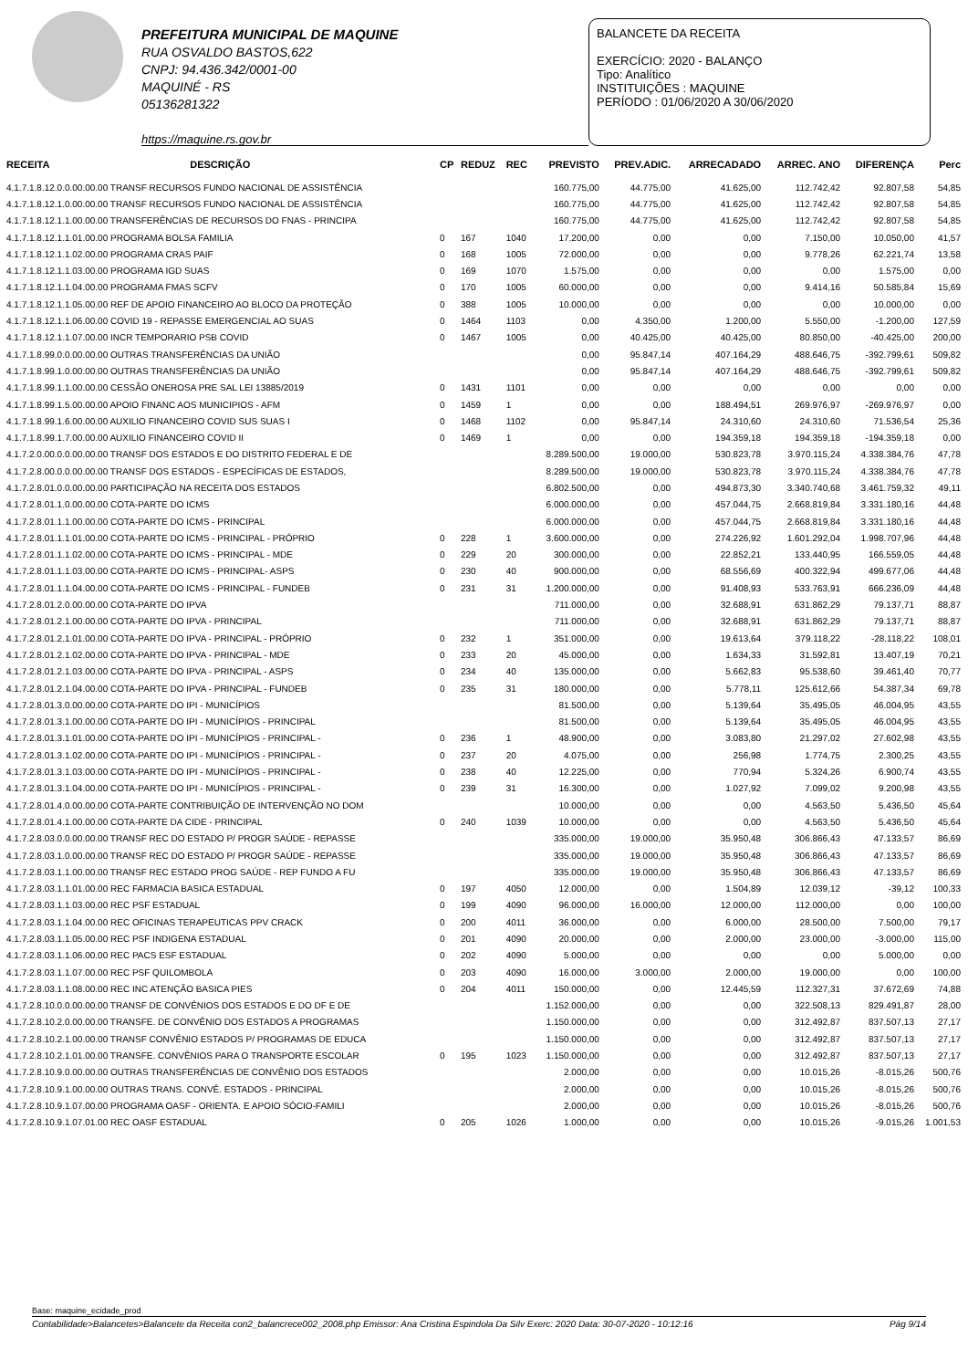PREFEITURA MUNICIPAL DE MAQUINE
RUA OSVALDO BASTOS,622
CNPJ: 94.436.342/0001-00
MAQUINÉ - RS
05136281322
https://maquine.rs.gov.br
BALANCETE DA RECEITA
EXERCÍCIO: 2020 - BALANÇO
Tipo: Analítico
INSTITUIÇÕES : MAQUINE
PERÍODO : 01/06/2020 A 30/06/2020
| RECEITA | DESCRIÇÃO | CP | REDUZ | REC | PREVISTO | PREV.ADIC. | ARRECADADO | ARREC. ANO | DIFERENÇA | Perc |
| --- | --- | --- | --- | --- | --- | --- | --- | --- | --- | --- |
| 4.1.7.1.8.12.0.0.00.00.00 TRANSF RECURSOS FUNDO NACIONAL DE ASSISTÊNCIA | | | | | 160.775,00 | 44.775,00 | 41.625,00 | 112.742,42 | 92.807,58 | 54,85 |
| 4.1.7.1.8.12.1.0.00.00.00 TRANSF RECURSOS FUNDO NACIONAL DE ASSISTÊNCIA | | | | | 160.775,00 | 44.775,00 | 41.625,00 | 112.742,42 | 92.807,58 | 54,85 |
| 4.1.7.1.8.12.1.1.00.00.00 TRANSFERÊNCIAS DE RECURSOS DO FNAS - PRINCIPA | | | | | 160.775,00 | 44.775,00 | 41.625,00 | 112.742,42 | 92.807,58 | 54,85 |
| 4.1.7.1.8.12.1.1.01.00.00 PROGRAMA BOLSA FAMILIA | | 0 | 167 | 1040 | 17.200,00 | 0,00 | 0,00 | 7.150,00 | 10.050,00 | 41,57 |
| 4.1.7.1.8.12.1.1.02.00.00 PROGRAMA CRAS PAIF | | 0 | 168 | 1005 | 72.000,00 | 0,00 | 0,00 | 9.778,26 | 62.221,74 | 13,58 |
| 4.1.7.1.8.12.1.1.03.00.00 PROGRAMA IGD SUAS | | 0 | 169 | 1070 | 1.575,00 | 0,00 | 0,00 | 0,00 | 1.575,00 | 0,00 |
| 4.1.7.1.8.12.1.1.04.00.00 PROGRAMA FMAS SCFV | | 0 | 170 | 1005 | 60.000,00 | 0,00 | 0,00 | 9.414,16 | 50.585,84 | 15,69 |
| 4.1.7.1.8.12.1.1.05.00.00 REF DE APOIO FINANCEIRO AO BLOCO DA PROTEÇÃO | | 0 | 388 | 1005 | 10.000,00 | 0,00 | 0,00 | 0,00 | 10.000,00 | 0,00 |
| 4.1.7.1.8.12.1.1.06.00.00 COVID 19 - REPASSE EMERGENCIAL AO SUAS | | 0 | 1464 | 1103 | 0,00 | 4.350,00 | 1.200,00 | 5.550,00 | -1.200,00 | 127,59 |
| 4.1.7.1.8.12.1.1.07.00.00 INCR TEMPORARIO PSB COVID | | 0 | 1467 | 1005 | 0,00 | 40.425,00 | 40.425,00 | 80.850,00 | -40.425,00 | 200,00 |
| 4.1.7.1.8.99.0.0.00.00.00 OUTRAS TRANSFERÊNCIAS DA UNIÃO | | | | | 0,00 | 95.847,14 | 407.164,29 | 488.646,75 | -392.799,61 | 509,82 |
| 4.1.7.1.8.99.1.0.00.00.00 OUTRAS TRANSFERÊNCIAS DA UNIÃO | | | | | 0,00 | 95.847,14 | 407.164,29 | 488.646,75 | -392.799,61 | 509,82 |
| 4.1.7.1.8.99.1.1.00.00.00 CESSÃO ONEROSA PRE SAL LEI 13885/2019 | | 0 | 1431 | 1101 | 0,00 | 0,00 | 0,00 | 0,00 | 0,00 | 0,00 |
| 4.1.7.1.8.99.1.5.00.00.00 APOIO FINANC AOS MUNICIPIOS - AFM | | 0 | 1459 | 1 | 0,00 | 0,00 | 188.494,51 | 269.976,97 | -269.976,97 | 0,00 |
| 4.1.7.1.8.99.1.6.00.00.00 AUXILIO FINANCEIRO COVID SUS SUAS I | | 0 | 1468 | 1102 | 0,00 | 95.847,14 | 24.310,60 | 24.310,60 | 71.536,54 | 25,36 |
| 4.1.7.1.8.99.1.7.00.00.00 AUXILIO FINANCEIRO COVID II | | 0 | 1469 | 1 | 0,00 | 0,00 | 194.359,18 | 194.359,18 | -194.359,18 | 0,00 |
| 4.1.7.2.0.00.0.0.00.00.00 TRANSF DOS ESTADOS E DO DISTRITO FEDERAL E DE | | | | | 8.289.500,00 | 19.000,00 | 530.823,78 | 3.970.115,24 | 4.338.384,76 | 47,78 |
| 4.1.7.2.8.00.0.0.00.00.00 TRANSF DOS ESTADOS - ESPECÍFICAS DE ESTADOS, | | | | | 8.289.500,00 | 19.000,00 | 530.823,78 | 3.970.115,24 | 4.338.384,76 | 47,78 |
| 4.1.7.2.8.01.0.0.00.00.00 PARTICIPAÇÃO NA RECEITA DOS ESTADOS | | | | | 6.802.500,00 | 0,00 | 494.873,30 | 3.340.740,68 | 3.461.759,32 | 49,11 |
| 4.1.7.2.8.01.1.0.00.00.00 COTA-PARTE DO ICMS | | | | | 6.000.000,00 | 0,00 | 457.044,75 | 2.668.819,84 | 3.331.180,16 | 44,48 |
| 4.1.7.2.8.01.1.1.00.00.00 COTA-PARTE DO ICMS - PRINCIPAL | | | | | 6.000.000,00 | 0,00 | 457.044,75 | 2.668.819,84 | 3.331.180,16 | 44,48 |
| 4.1.7.2.8.01.1.1.01.00.00 COTA-PARTE DO ICMS - PRINCIPAL - PRÓPRIO | | 0 | 228 | 1 | 3.600.000,00 | 0,00 | 274.226,92 | 1.601.292,04 | 1.998.707,96 | 44,48 |
| 4.1.7.2.8.01.1.1.02.00.00 COTA-PARTE DO ICMS - PRINCIPAL - MDE | | 0 | 229 | 20 | 300.000,00 | 0,00 | 22.852,21 | 133.440,95 | 166.559,05 | 44,48 |
| 4.1.7.2.8.01.1.1.03.00.00 COTA-PARTE DO ICMS - PRINCIPAL- ASPS | | 0 | 230 | 40 | 900.000,00 | 0,00 | 68.556,69 | 400.322,94 | 499.677,06 | 44,48 |
| 4.1.7.2.8.01.1.1.04.00.00 COTA-PARTE DO ICMS - PRINCIPAL - FUNDEB | | 0 | 231 | 31 | 1.200.000,00 | 0,00 | 91.408,93 | 533.763,91 | 666.236,09 | 44,48 |
| 4.1.7.2.8.01.2.0.00.00.00 COTA-PARTE DO IPVA | | | | | 711.000,00 | 0,00 | 32.688,91 | 631.862,29 | 79.137,71 | 88,87 |
| 4.1.7.2.8.01.2.1.00.00.00 COTA-PARTE DO IPVA - PRINCIPAL | | | | | 711.000,00 | 0,00 | 32.688,91 | 631.862,29 | 79.137,71 | 88,87 |
| 4.1.7.2.8.01.2.1.01.00.00 COTA-PARTE DO IPVA - PRINCIPAL - PRÓPRIO | | 0 | 232 | 1 | 351.000,00 | 0,00 | 19.613,64 | 379.118,22 | -28.118,22 | 108,01 |
| 4.1.7.2.8.01.2.1.02.00.00 COTA-PARTE DO IPVA - PRINCIPAL - MDE | | 0 | 233 | 20 | 45.000,00 | 0,00 | 1.634,33 | 31.592,81 | 13.407,19 | 70,21 |
| 4.1.7.2.8.01.2.1.03.00.00 COTA-PARTE DO IPVA - PRINCIPAL - ASPS | | 0 | 234 | 40 | 135.000,00 | 0,00 | 5.662,83 | 95.538,60 | 39.461,40 | 70,77 |
| 4.1.7.2.8.01.2.1.04.00.00 COTA-PARTE DO IPVA - PRINCIPAL - FUNDEB | | 0 | 235 | 31 | 180.000,00 | 0,00 | 5.778,11 | 125.612,66 | 54.387,34 | 69,78 |
| 4.1.7.2.8.01.3.0.00.00.00 COTA-PARTE DO IPI - MUNICÍPIOS | | | | | 81.500,00 | 0,00 | 5.139,64 | 35.495,05 | 46.004,95 | 43,55 |
| 4.1.7.2.8.01.3.1.00.00.00 COTA-PARTE DO IPI - MUNICÍPIOS - PRINCIPAL | | | | | 81.500,00 | 0,00 | 5.139,64 | 35.495,05 | 46.004,95 | 43,55 |
| 4.1.7.2.8.01.3.1.01.00.00 COTA-PARTE DO IPI - MUNICÍPIOS - PRINCIPAL - | | 0 | 236 | 1 | 48.900,00 | 0,00 | 3.083,80 | 21.297,02 | 27.602,98 | 43,55 |
| 4.1.7.2.8.01.3.1.02.00.00 COTA-PARTE DO IPI - MUNICÍPIOS - PRINCIPAL - | | 0 | 237 | 20 | 4.075,00 | 0,00 | 256,98 | 1.774,75 | 2.300,25 | 43,55 |
| 4.1.7.2.8.01.3.1.03.00.00 COTA-PARTE DO IPI - MUNICÍPIOS - PRINCIPAL - | | 0 | 238 | 40 | 12.225,00 | 0,00 | 770,94 | 5.324,26 | 6.900,74 | 43,55 |
| 4.1.7.2.8.01.3.1.04.00.00 COTA-PARTE DO IPI - MUNICÍPIOS - PRINCIPAL - | | 0 | 239 | 31 | 16.300,00 | 0,00 | 1.027,92 | 7.099,02 | 9.200,98 | 43,55 |
| 4.1.7.2.8.01.4.0.00.00.00 COTA-PARTE CONTRIBUIÇÃO DE INTERVENÇÃO NO DOM | | | | | 10.000,00 | 0,00 | 0,00 | 4.563,50 | 5.436,50 | 45,64 |
| 4.1.7.2.8.01.4.1.00.00.00 COTA-PARTE DA CIDE - PRINCIPAL | | 0 | 240 | 1039 | 10.000,00 | 0,00 | 0,00 | 4.563,50 | 5.436,50 | 45,64 |
| 4.1.7.2.8.03.0.0.00.00.00 TRANSF REC DO ESTADO P/ PROGR SAÚDE - REPASSE | | | | | 335.000,00 | 19.000,00 | 35.950,48 | 306.866,43 | 47.133,57 | 86,69 |
| 4.1.7.2.8.03.1.0.00.00.00 TRANSF REC DO ESTADO P/ PROGR SAÚDE - REPASSE | | | | | 335.000,00 | 19.000,00 | 35.950,48 | 306.866,43 | 47.133,57 | 86,69 |
| 4.1.7.2.8.03.1.1.00.00.00 TRANSF REC ESTADO PROG SAÚDE - REP FUNDO A FU | | | | | 335.000,00 | 19.000,00 | 35.950,48 | 306.866,43 | 47.133,57 | 86,69 |
| 4.1.7.2.8.03.1.1.01.00.00 REC FARMACIA BASICA ESTADUAL | | 0 | 197 | 4050 | 12.000,00 | 0,00 | 1.504,89 | 12.039,12 | -39,12 | 100,33 |
| 4.1.7.2.8.03.1.1.03.00.00 REC PSF ESTADUAL | | 0 | 199 | 4090 | 96.000,00 | 16.000,00 | 12.000,00 | 112.000,00 | 0,00 | 100,00 |
| 4.1.7.2.8.03.1.1.04.00.00 REC OFICINAS TERAPEUTICAS PPV CRACK | | 0 | 200 | 4011 | 36.000,00 | 0,00 | 6.000,00 | 28.500,00 | 7.500,00 | 79,17 |
| 4.1.7.2.8.03.1.1.05.00.00 REC PSF INDIGENA ESTADUAL | | 0 | 201 | 4090 | 20.000,00 | 0,00 | 2.000,00 | 23.000,00 | -3.000,00 | 115,00 |
| 4.1.7.2.8.03.1.1.06.00.00 REC PACS ESF ESTADUAL | | 0 | 202 | 4090 | 5.000,00 | 0,00 | 0,00 | 0,00 | 5.000,00 | 0,00 |
| 4.1.7.2.8.03.1.1.07.00.00 REC PSF QUILOMBOLA | | 0 | 203 | 4090 | 16.000,00 | 3.000,00 | 2.000,00 | 19.000,00 | 0,00 | 100,00 |
| 4.1.7.2.8.03.1.1.08.00.00 REC INC ATENÇÃO BASICA PIES | | 0 | 204 | 4011 | 150.000,00 | 0,00 | 12.445,59 | 112.327,31 | 37.672,69 | 74,88 |
| 4.1.7.2.8.10.0.0.00.00.00 TRANSF DE CONVÊNIOS DOS ESTADOS E DO DF E DE | | | | | 1.152.000,00 | 0,00 | 0,00 | 322.508,13 | 829.491,87 | 28,00 |
| 4.1.7.2.8.10.2.0.00.00.00 TRANSFE. DE CONVÊNIO DOS ESTADOS A PROGRAMAS | | | | | 1.150.000,00 | 0,00 | 0,00 | 312.492,87 | 837.507,13 | 27,17 |
| 4.1.7.2.8.10.2.1.00.00.00 TRANSF CONVÊNIO ESTADOS P/ PROGRAMAS DE EDUCA | | | | | 1.150.000,00 | 0,00 | 0,00 | 312.492,87 | 837.507,13 | 27,17 |
| 4.1.7.2.8.10.2.1.01.00.00 TRANSFE. CONVÊNIOS PARA O TRANSPORTE ESCOLAR | | 0 | 195 | 1023 | 1.150.000,00 | 0,00 | 0,00 | 312.492,87 | 837.507,13 | 27,17 |
| 4.1.7.2.8.10.9.0.00.00.00 OUTRAS TRANSFERÊNCIAS DE CONVÊNIO DOS ESTADOS | | | | | 2.000,00 | 0,00 | 0,00 | 10.015,26 | -8.015,26 | 500,76 |
| 4.1.7.2.8.10.9.1.00.00.00 OUTRAS TRANS. CONVÊ. ESTADOS - PRINCIPAL | | | | | 2.000,00 | 0,00 | 0,00 | 10.015,26 | -8.015,26 | 500,76 |
| 4.1.7.2.8.10.9.1.07.00.00 PROGRAMA OASF - ORIENTA. E APOIO SÓCIO-FAMILI | | | | | 2.000,00 | 0,00 | 0,00 | 10.015,26 | -8.015,26 | 500,76 |
| 4.1.7.2.8.10.9.1.07.01.00 REC OASF ESTADUAL | | 0 | 205 | 1026 | 1.000,00 | 0,00 | 0,00 | 10.015,26 | -9.015,26 | 1.001,53 |
Base: maquine_ecidade_prod
Contabilidade>Balancetes>Balancete da Receita con2_balancrece002_2008.php Emissor: Ana Cristina Espindola Da Silv Exerc: 2020 Data: 30-07-2020 - 10:12:16 Pág 9/14